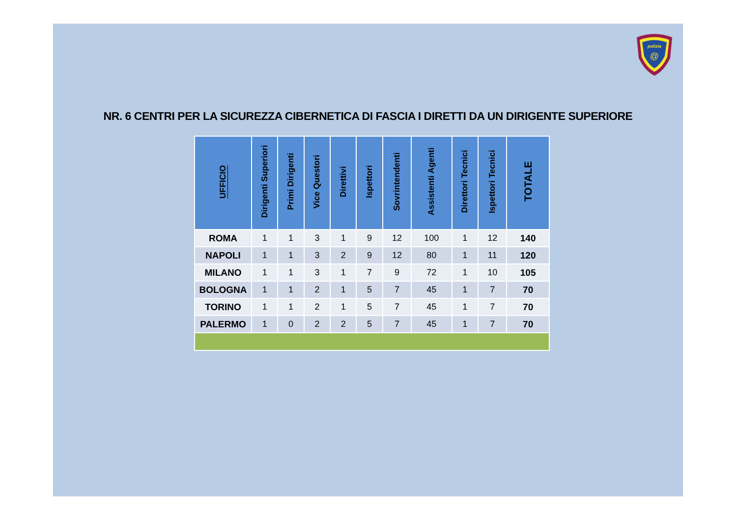polizia
@
NR. 6 CENTRI PER LA SICUREZZA CIBERNETICA DI FASCIA I DIRETTI DA UN DIRIGENTE SUPERIORE
| UFFICIO | Dirigenti Superiori | Primi Dirigenti | Vice Questori | Direttivi | Ispettori | Sovrintendenti | Assistenti Agenti | Direttori Tecnici | Ispettori Tecnici | TOTALE |
| --- | --- | --- | --- | --- | --- | --- | --- | --- | --- | --- |
| ROMA | 1 | 1 | 3 | 1 | 9 | 12 | 100 | 1 | 12 | 140 |
| NAPOLI | 1 | 1 | 3 | 2 | 9 | 12 | 80 | 1 | 11 | 120 |
| MILANO | 1 | 1 | 3 | 1 | 7 | 9 | 72 | 1 | 10 | 105 |
| BOLOGNA | 1 | 1 | 2 | 1 | 5 | 7 | 45 | 1 | 7 | 70 |
| TORINO | 1 | 1 | 2 | 1 | 5 | 7 | 45 | 1 | 7 | 70 |
| PALERMO | 1 | 0 | 2 | 2 | 5 | 7 | 45 | 1 | 7 | 70 |